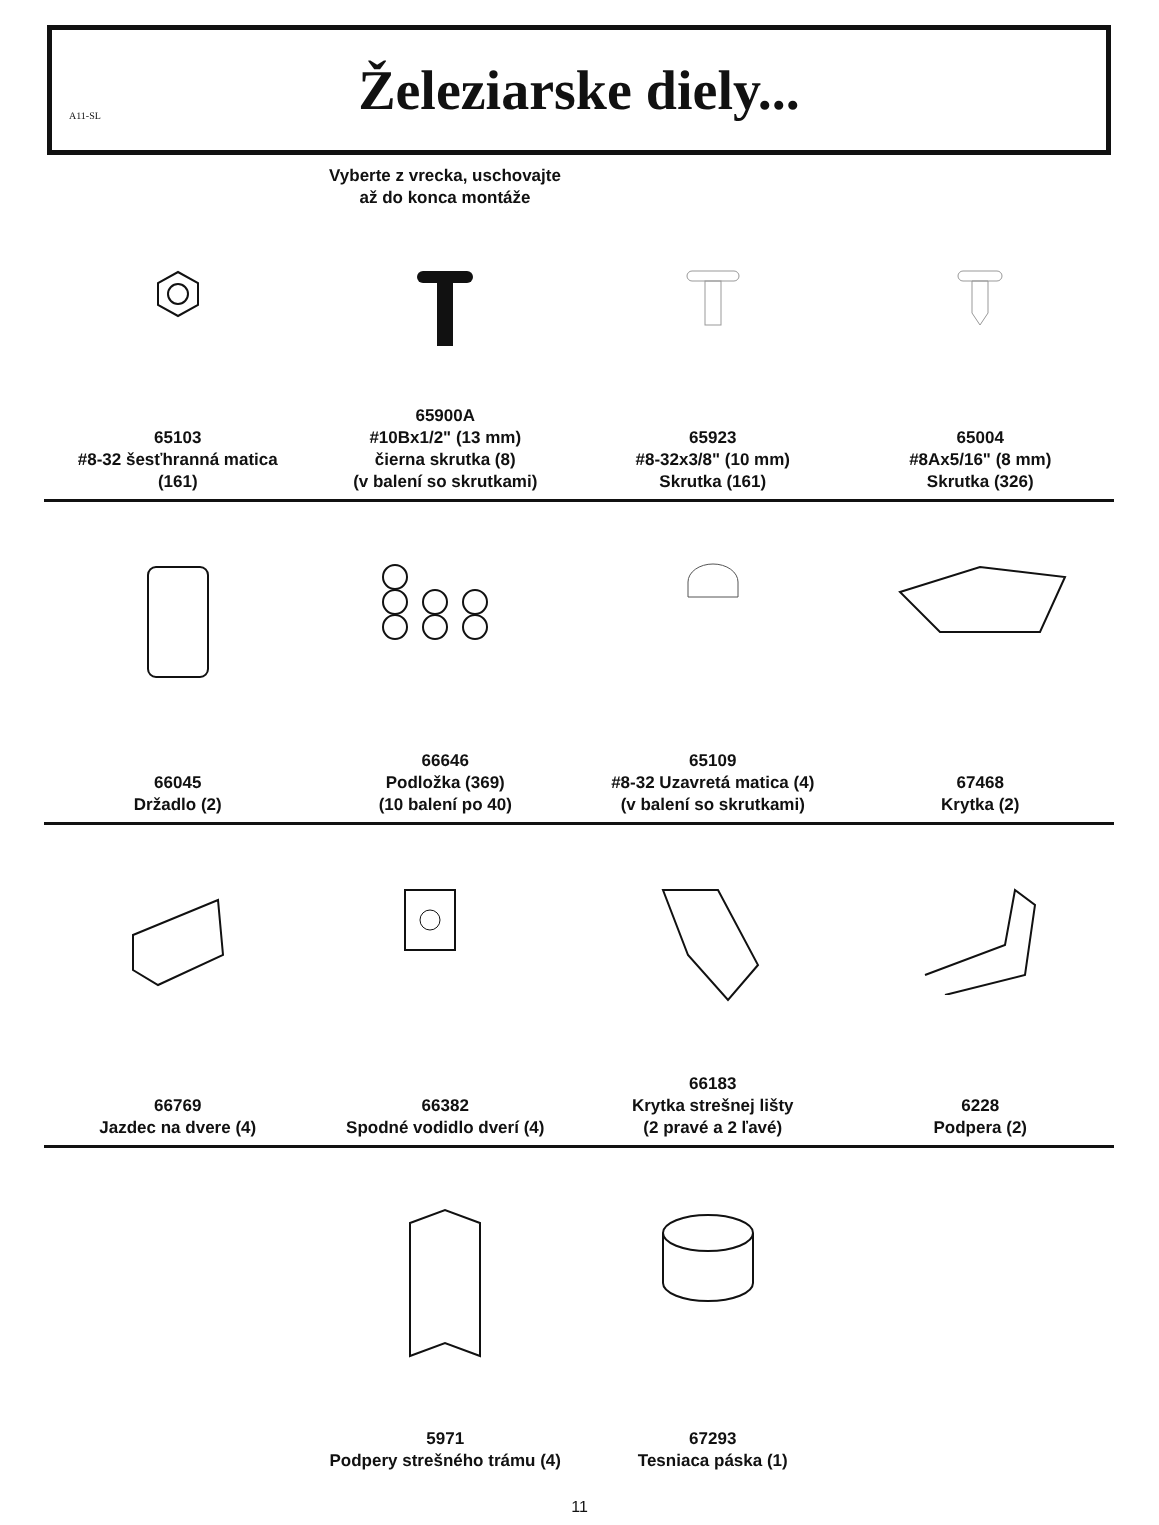A11-SL
Železiarske diely...
Vyberte z vrecka, uschovajte
až do konca montáže
65103
#8-32 šesťhranná matica
(161)
65900A
#10Bx1/2" (13 mm)
čierna skrutka (8)
(v balení so skrutkami)
65923
#8-32x3/8" (10 mm)
Skrutka (161)
65004
#8Ax5/16" (8 mm)
Skrutka (326)
66045
Držadlo (2)
66646
Podložka (369)
(10 balení po 40)
65109
#8-32 Uzavretá matica (4)
(v balení so skrutkami)
67468
Krytka (2)
66769
Jazdec na dvere (4)
66382
Spodné vodidlo dverí (4)
66183
Krytka strešnej lišty
(2 pravé a 2 ľavé)
6228
Podpera (2)
5971
Podpery strešného trámu (4)
67293
Tesniaca páska (1)
11